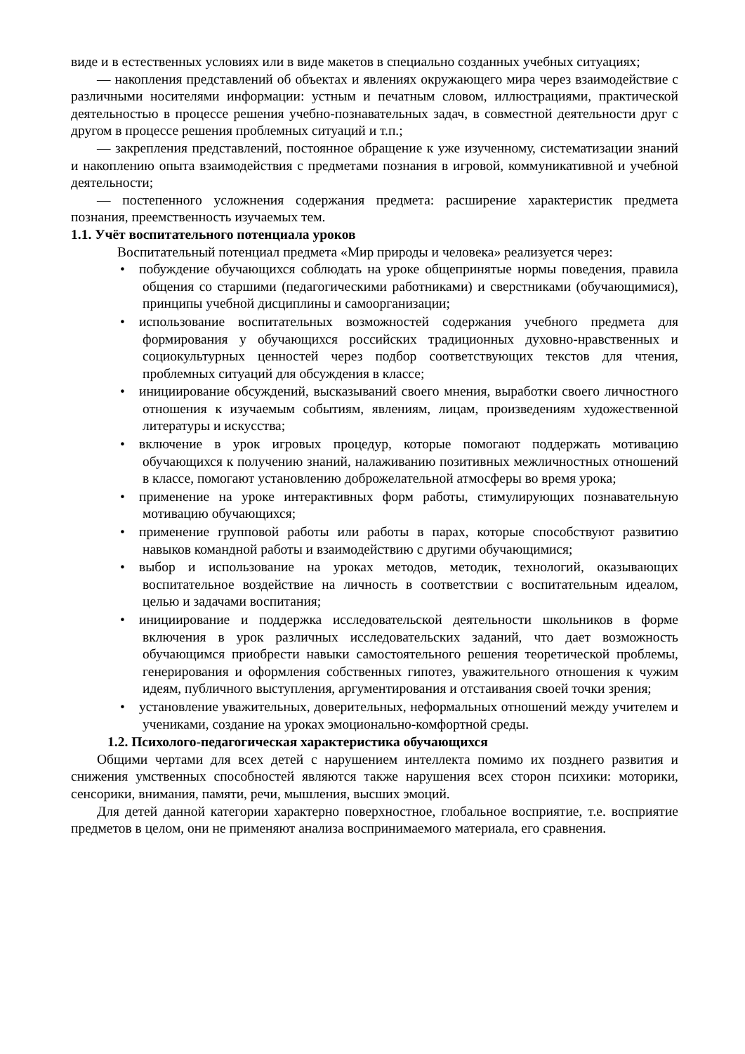виде и в естественных условиях или в виде макетов в специально созданных учебных ситуациях;
— накопления представлений об объектах и явлениях окружающего мира через взаимодействие с различными носителями информации: устным и печатным словом, иллюстрациями, практической деятельностью в процессе решения учебно-познавательных задач, в совместной деятельности друг с другом в процессе решения проблемных ситуаций и т.п.;
— закрепления представлений, постоянное обращение к уже изученному, систематизации знаний и накоплению опыта взаимодействия с предметами познания в игровой, коммуникативной и учебной деятельности;
— постепенного усложнения содержания предмета: расширение характеристик предмета познания, преемственность изучаемых тем.
1.1. Учёт воспитательного потенциала уроков
Воспитательный потенциал предмета «Мир природы и человека» реализуется через:
• побуждение обучающихся соблюдать на уроке общепринятые нормы поведения, правила общения со старшими (педагогическими работниками) и сверстниками (обучающимися), принципы учебной дисциплины и самоорганизации;
• использование воспитательных возможностей содержания учебного предмета для формирования у обучающихся российских традиционных духовно-нравственных и социокультурных ценностей через подбор соответствующих текстов для чтения, проблемных ситуаций для обсуждения в классе;
• инициирование обсуждений, высказываний своего мнения, выработки своего личностного отношения к изучаемым событиям, явлениям, лицам, произведениям художественной литературы и искусства;
• включение в урок игровых процедур, которые помогают поддержать мотивацию обучающихся к получению знаний, налаживанию позитивных межличностных отношений в классе, помогают установлению доброжелательной атмосферы во время урока;
• применение на уроке интерактивных форм работы, стимулирующих познавательную мотивацию обучающихся;
• применение групповой работы или работы в парах, которые способствуют развитию навыков командной работы и взаимодействию с другими обучающимися;
• выбор и использование на уроках методов, методик, технологий, оказывающих воспитательное воздействие на личность в соответствии с воспитательным идеалом, целью и задачами воспитания;
• инициирование и поддержка исследовательской деятельности школьников в форме включения в урок различных исследовательских заданий, что дает возможность обучающимся приобрести навыки самостоятельного решения теоретической проблемы, генерирования и оформления собственных гипотез, уважительного отношения к чужим идеям, публичного выступления, аргументирования и отстаивания своей точки зрения;
• установление уважительных, доверительных, неформальных отношений между учителем и учениками, создание на уроках эмоционально-комфортной среды.
1.2. Психолого-педагогическая характеристика обучающихся
Общими чертами для всех детей с нарушением интеллекта помимо их позднего развития и снижения умственных способностей являются также нарушения всех сторон психики: моторики, сенсорики, внимания, памяти, речи, мышления, высших эмоций.
Для детей данной категории характерно поверхностное, глобальное восприятие, т.е. восприятие предметов в целом, они не применяют анализа воспринимаемого материала, его сравнения.